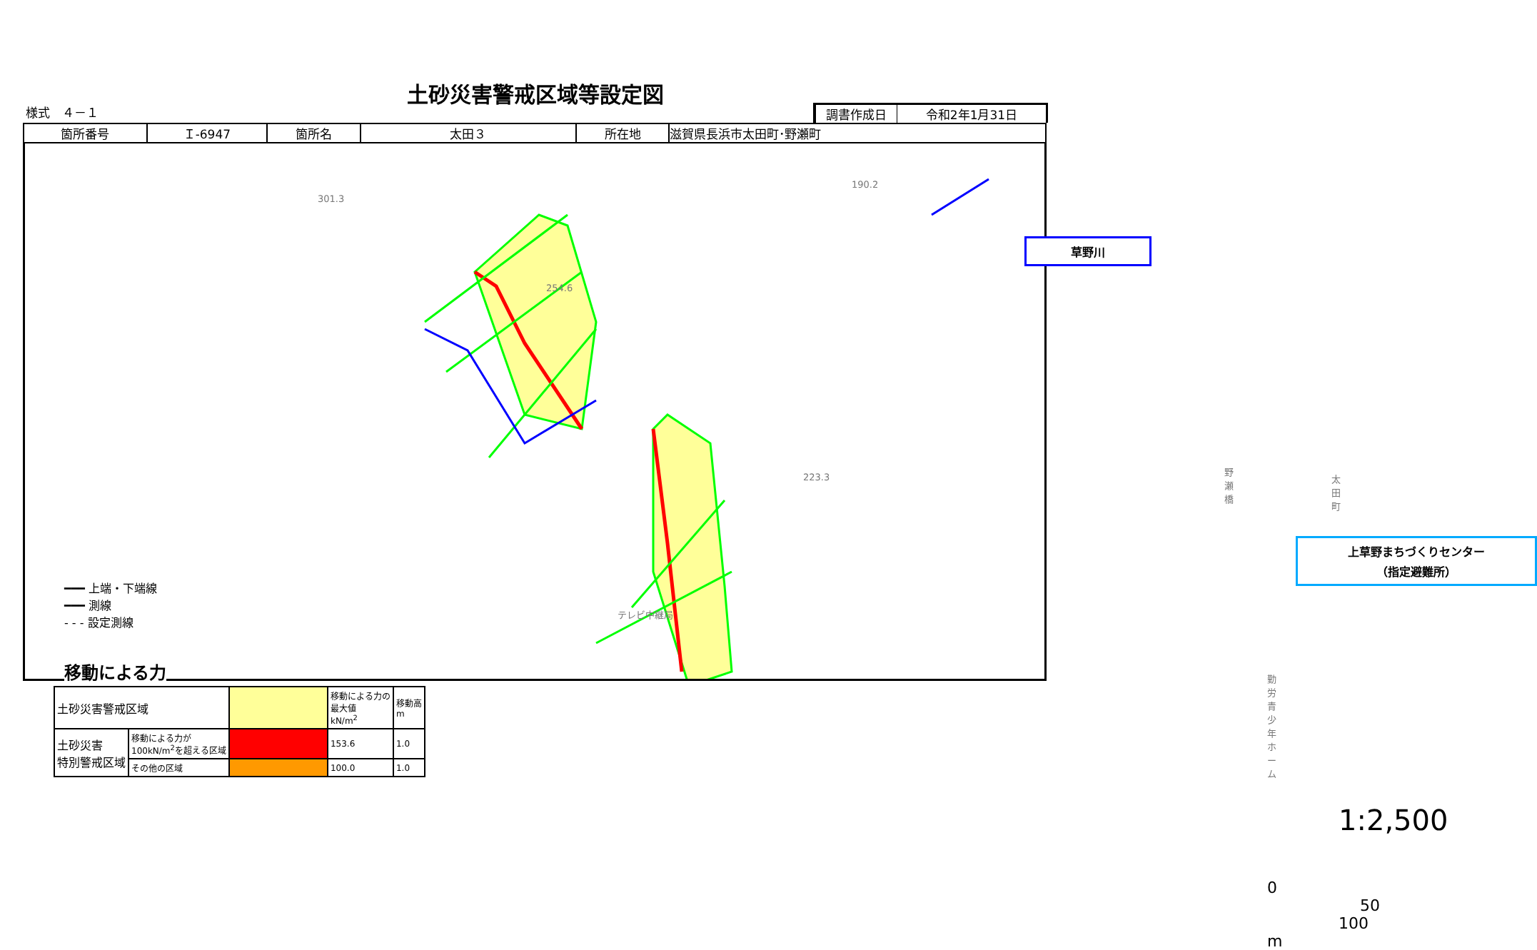土砂災害警戒区域等設定図
様式　４－１ 調書作成日 令和2年1月31日
| 箇所番号 | Ｉ-6947 | 箇所名 | 太田３ | 所在地 | 滋賀県長浜市太田町･野瀬町 |
301.3
254.6
190.2
223.3
テレビ中継局
野瀬橋
太田町
勤労青少年ホーム
草野川
上草野まちづくりセンター
（指定避難所）
1:2,500
0 50 100 m
━━━ 上端・下端線
━━━ 測線
- - - 設定測線
移動による力
| 土砂災害警戒区域 | | | 移動による力の 最大値 kN/m<sup>2</sup> | 移動高 m |
| 土砂災害 特別警戒区域 | 移動による力が 100kN/m<sup>2</sup>を超える区域 | | 153.6 | 1.0 |
| | その他の区域 | | 100.0 | 1.0 |